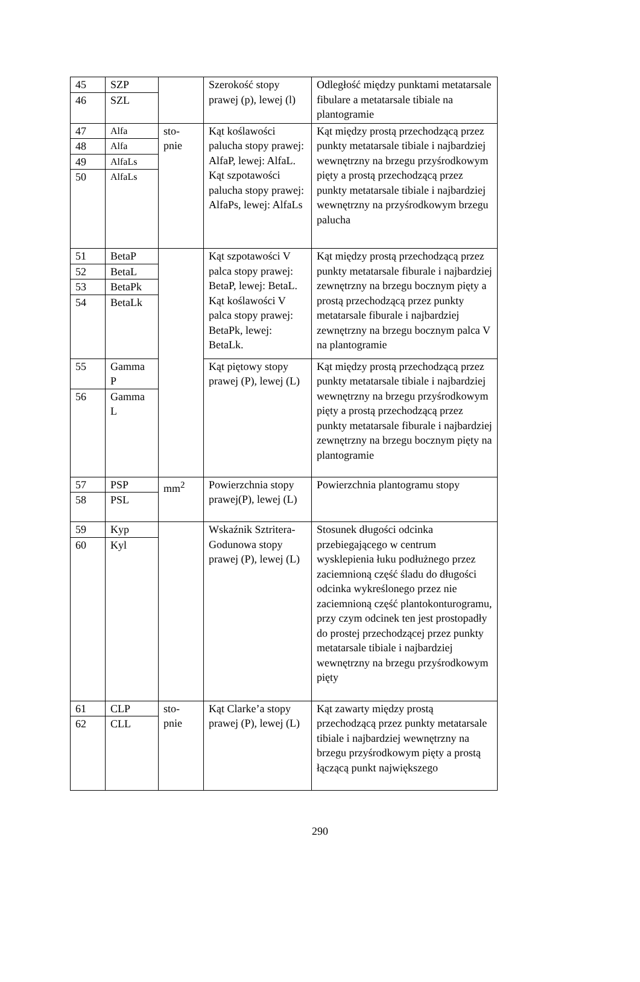| 45 | SZP | | Szerokość stopy prawej (p), lewej (l) | Odległość między punktami metatarsale fibulare a metatarsale tibiale na plantogramie |
| 46 | SZL | | | |
| 47 | Alfa | sto- pnie | Kąt koślawości palucha stopy prawej: AlfaP, lewej: AlfaL. Kąt szpotawości palucha stopy prawej: AlfaPs, lewej: AlfaLs | Kąt między prostą przechodzącą przez punkty metatarsale tibiale i najbardziej wewnętrzny na brzegu przyśrodkowym pięty a prostą przechodzącą przez punkty metatarsale tibiale i najbardziej wewnętrzny na przyśrodkowym brzegu palucha |
| 48 | Alfa | | | |
| 49 | AlfaLs | | | |
| 50 | AlfaLs | | | |
| 51 | BetaP | | Kąt szpotawości V palca stopy prawej: BetaP, lewej: BetaL. Kąt koślawości V palca stopy prawej: BetaPk, lewej: BetaLk. | Kąt między prostą przechodzącą przez punkty metatarsale fiburale i najbardziej zewnętrzny na brzegu bocznym pięty a prostą przechodzącą przez punkty metatarsale fiburale i najbardziej zewnętrzny na brzegu bocznym palca V na plantogramie |
| 52 | BetaL | | | |
| 53 | BetaPk | | | |
| 54 | BetaLk | | | |
| 55 | Gamma P | | Kąt piętowy stopy prawej (P), lewej (L) | Kąt między prostą przechodzącą przez punkty metatarsale tibiale i najbardziej wewnętrzny na brzegu przyśrodkowym pięty a prostą przechodzącą przez punkty metatarsale fiburale i najbardziej zewnętrzny na brzegu bocznym pięty na plantogramie |
| 56 | Gamma L | | | |
| 57 | PSP | mm<sup>2</sup> | Powierzchnia stopy prawej(P), lewej (L) | Powierzchnia plantogramu stopy |
| 58 | PSL | | | |
| 59 | Kyp | | Wskaźnik Sztritera-Godunowa stopy prawej (P), lewej (L) | Stosunek długości odcinka przebiegającego w centrum wysklepienia łuku podłużnego przez zaciemnioną część śladu do długości odcinka wykreślonego przez nie zaciemnioną część plantokonturogramu, przy czym odcinek ten jest prostopadły do prostej przechodzącej przez punkty metatarsale tibiale i najbardziej wewnętrzny na brzegu przyśrodkowym pięty |
| 60 | Kyl | | | |
| 61 | CLP | sto- pnie | Kąt Clarke’a stopy prawej (P), lewej (L) | Kąt zawarty między prostą przechodzącą przez punkty metatarsale tibiale i najbardziej wewnętrzny na brzegu przyśrodkowym pięty a prostą łączącą punkt największego |
| 62 | CLL | | | |
290